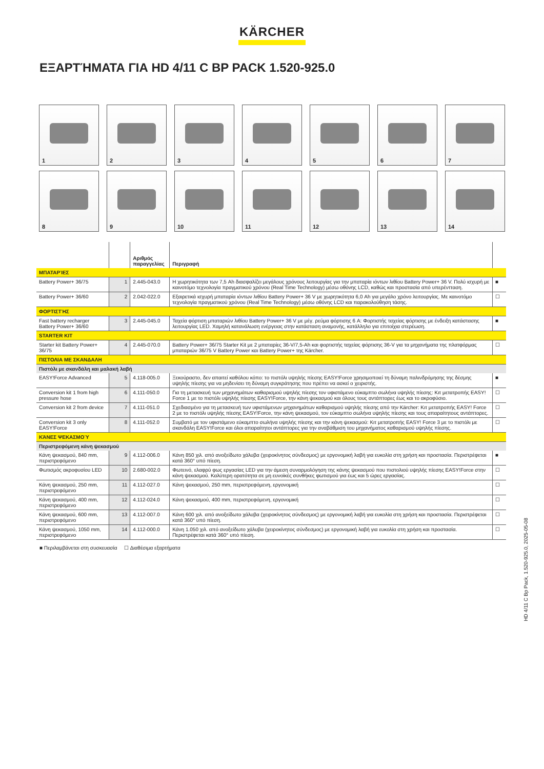KÄRCHER
ΕΞΑΡΤΉΜΑΤΑ ΓΙΑ HD 4/11 C BP PACK 1.520-925.0
1
2
3
4
5
6
7
8
9
10
11
12
13
14
| | | Αριθμός παραγγελίας | Περιγραφή | |
| --- | --- | --- | --- | --- |
| ΜΠΑΤΑΡΊΕΣ | | | | |
| Battery Power+ 36/75 | 1 | 2.445-043.0 | Η χωρητικότητα των 7,5 Ah διασφαλίζει μεγάλους χρόνους λειτουργίας για την μπαταρία ιόντων λιθίου Battery Power+ 36 V. Πολύ ισχυρή με καινοτόμο τεχνολογία πραγματικού χρόνου (Real Time Technology) μέσω οθόνης LCD, καθώς και προστασία από υπερέντταση. | ■ |
| Battery Power+ 36/60 | 2 | 2.042-022.0 | Εξαιρετικά ισχυρή μπαταρία ιόντων λιθίου Battery Power+ 36 V με χωρητικότητα 6,0 Ah για μεγάλο χρόνο λειτουργίας. Με καινοτόμο τεχνολογία πραγματικού χρόνου (Real Time Technology) μέσω οθόνης LCD και παρακολούθηση τάσης. | ☐ |
| ΦΟΡΤΙΣΤΉΣ | | | | |
| Fast battery recharger Battery Power+ 36/60 | 3 | 2.445-045.0 | Ταχεία φόρτιση μπαταριών λιθίου Battery Power+ 36 V με μέγ. ρεύμα φόρτισης 6 A: Φορτιστής ταχείας φόρτισης με ένδειξη κατάστασης λειτουργίας LED. Χαμηλή κατανάλωση ενέργειας στην κατάσταση αναμονής, κατάλληλο για επιτοίχια στερέωση. | ■ |
| STARTER KIT | | | | |
| Starter kit Battery Power+ 36/75 | 4 | 2.445-070.0 | Battery Power+ 36/75 Starter Kit με 2 μπαταρίες 36-V/7,5-Ah και φορτιστής ταχείας φόρτισης 36-V για τα μηχανήματα της πλατφόρμας μπαταριών 36/75 V Battery Power και Battery Power+ της Kärcher. | ☐ |
| ΠΙΣΤΟΛΙΑ ΜΕ ΣΚΑΝΔΑΛΗ | | | | |
| Πιστόλι με σκανδάλη και μαλακή λαβή | | | | |
| EASY!Force Advanced | 5 | 4.118-005.0 | Ξεκούραστο, δεν απαιτεί καθόλου κόπο: το πιστόλι υψηλής πίεσης EASY!Force χρησιμοποιεί τη δύναμη παλινδρόμησης της δέσμης υψηλής πίεσης για να μηδενίσει τη δύναμη συγκράτησης που πρέπει να ασκεί ο χειριστής. | ■ |
| Conversion kit 1 from high pressure hose | 6 | 4.111-050.0 | Για τη μετασκευή των μηχανημάτων καθαρισμού υψηλής πίεσης τον υφιστάμενο εύκαμπτο σωλήνα υψηλής πίεσης: Κιτ μετατροπής EASY! Force 1 με το πιστόλι υψηλής πίεσης EASY!Force, την κάνη ψεκασμού και όλους τους αντάπτορες έως και το ακροφύσιο. | ☐ |
| Conversion kit 2 from device | 7 | 4.111-051.0 | Σχεδιασμένο για τη μετασκευή των υφιστάμενων μηχανημάτων καθαρισμού υψηλής πίεσης από την Kärcher: Κιτ μετατροπής EASY! Force 2 με το πιστόλι υψηλής πίεσης EASY!Force, την κάνη ψεκασμού, τον εύκαμπτο σωλήνα υψηλής πίεσης και τους απαραίτητους αντάπτορες. | ☐ |
| Conversion kit 3 only EASY!Force | 8 | 4.111-052.0 | Συμβατό με τον υφιστάμενο εύκαμπτο σωλήνα υψηλής πίεσης και την κάνη ψεκασμού: Κιτ μετατροπής EASY! Force 3 με το πιστόλι με σκανδάλη EASY!Force και όλοι απαραίτητοι αντάπτορες για την αναβάθμιση του μηχανήματος καθαρισμού υψηλής πίεσης. | ☐ |
| ΚΆΝΕΣ ΨΕΚΑΣΜΟΎ | | | | |
| Περιστρεφόμενη κάνη ψεκασμού | | | | |
| Κάνη ψεκασμού, 840 mm, περιστρεφόμενο | 9 | 4.112-006.0 | Κάνη 850 χιλ. από ανοξείδωτο χάλυβα (χειροκίνητος σύνδεσμος) με εργονομική λαβή για ευκολία στη χρήση και προστασία. Περιστρέφεται κατά 360° υπό πίεση. | ■ |
| Φωτισμός ακροφυσίου LED | 10 | 2.680-002.0 | Φωτεινό, ελαφρύ φως εργασίας LED για την άμεση συναρμολόγηση της κάνης ψεκασμού που πιστολιού υψηλής πίεσης EASY!Force στην κάνη ψεκασμού. Καλύτερη ορατότητα σε μη ευνοϊκές συνθήκες φωτισμού για έως και 5 ώρες εργασίας. | ☐ |
| Κάνη ψεκασμού, 250 mm, περιστρεφόμενο | 11 | 4.112-027.0 | Κάνη ψεκασμού, 250 mm, περιστρεφόμενη, εργονομική | ☐ |
| Κάνη ψεκασμού, 400 mm, περιστρεφόμενο | 12 | 4.112-024.0 | Κάνη ψεκασμού, 400 mm, περιστρεφόμενη, εργονομική | ☐ |
| Κάνη ψεκασμού, 600 mm, περιστρεφόμενο | 13 | 4.112-007.0 | Κάνη 600 χιλ. από ανοξείδωτο χάλυβα (χειροκίνητος σύνδεσμος) με εργονομική λαβή για ευκολία στη χρήση και προστασία. Περιστρέφεται κατά 360° υπό πίεση. | ☐ |
| Κάνη ψεκασμού, 1050 mm, περιστρεφόμενο | 14 | 4.112-000.0 | Κάνη 1.050 χιλ. από ανοξείδωτο χάλυβα (χειροκίνητος σύνδεσμος) με εργονομική λαβή για ευκολία στη χρήση και προστασία. Περιστρέφεται κατά 360° υπό πίεση. | ☐ |
■ Περιλαμβάνεται στη συσκευασία ☐ Διαθέσιμα εξαρτήματα
HD 4/11 C Bp Pack, 1.520-925.0, 2025-05-08